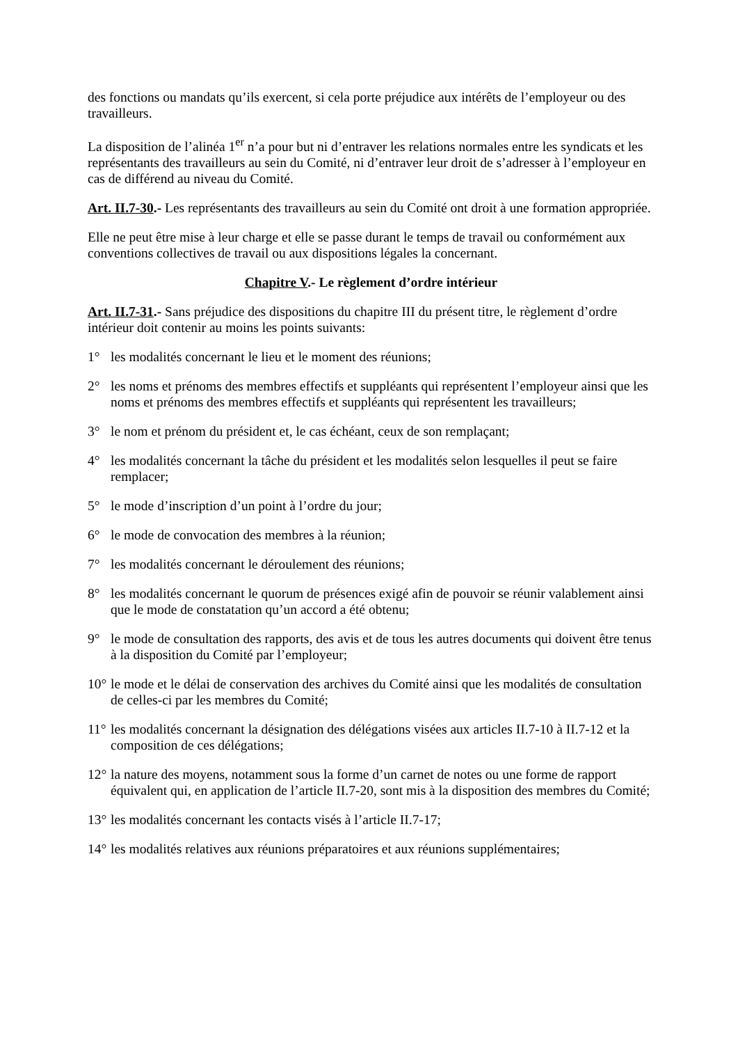des fonctions ou mandats qu’ils exercent, si cela porte préjudice aux intérêts de l’employeur ou des travailleurs.
La disposition de l’alinéa 1<sup>er</sup> n’a pour but ni d’entraver les relations normales entre les syndicats et les représentants des travailleurs au sein du Comité, ni d’entraver leur droit de s’adresser à l’employeur en cas de différend au niveau du Comité.
Art. II.7-30.- Les représentants des travailleurs au sein du Comité ont droit à une formation appropriée.
Elle ne peut être mise à leur charge et elle se passe durant le temps de travail ou conformément aux conventions collectives de travail ou aux dispositions légales la concernant.
Chapitre V.- Le règlement d’ordre intérieur
Art. II.7-31.- Sans préjudice des dispositions du chapitre III du présent titre, le règlement d’ordre intérieur doit contenir au moins les points suivants:
1° les modalités concernant le lieu et le moment des réunions;
2° les noms et prénoms des membres effectifs et suppléants qui représentent l’employeur ainsi que les noms et prénoms des membres effectifs et suppléants qui représentent les travailleurs;
3° le nom et prénom du président et, le cas échéant, ceux de son remplaçant;
4° les modalités concernant la tâche du président et les modalités selon lesquelles il peut se faire remplacer;
5° le mode d’inscription d’un point à l’ordre du jour;
6° le mode de convocation des membres à la réunion;
7° les modalités concernant le déroulement des réunions;
8° les modalités concernant le quorum de présences exigé afin de pouvoir se réunir valablement ainsi que le mode de constatation qu’un accord a été obtenu;
9° le mode de consultation des rapports, des avis et de tous les autres documents qui doivent être tenus à la disposition du Comité par l’employeur;
10° le mode et le délai de conservation des archives du Comité ainsi que les modalités de consultation de celles-ci par les membres du Comité;
11° les modalités concernant la désignation des délégations visées aux articles II.7-10 à II.7-12 et la composition de ces délégations;
12° la nature des moyens, notamment sous la forme d’un carnet de notes ou une forme de rapport équivalent qui, en application de l’article II.7-20, sont mis à la disposition des membres du Comité;
13° les modalités concernant les contacts visés à l’article II.7-17;
14° les modalités relatives aux réunions préparatoires et aux réunions supplémentaires;